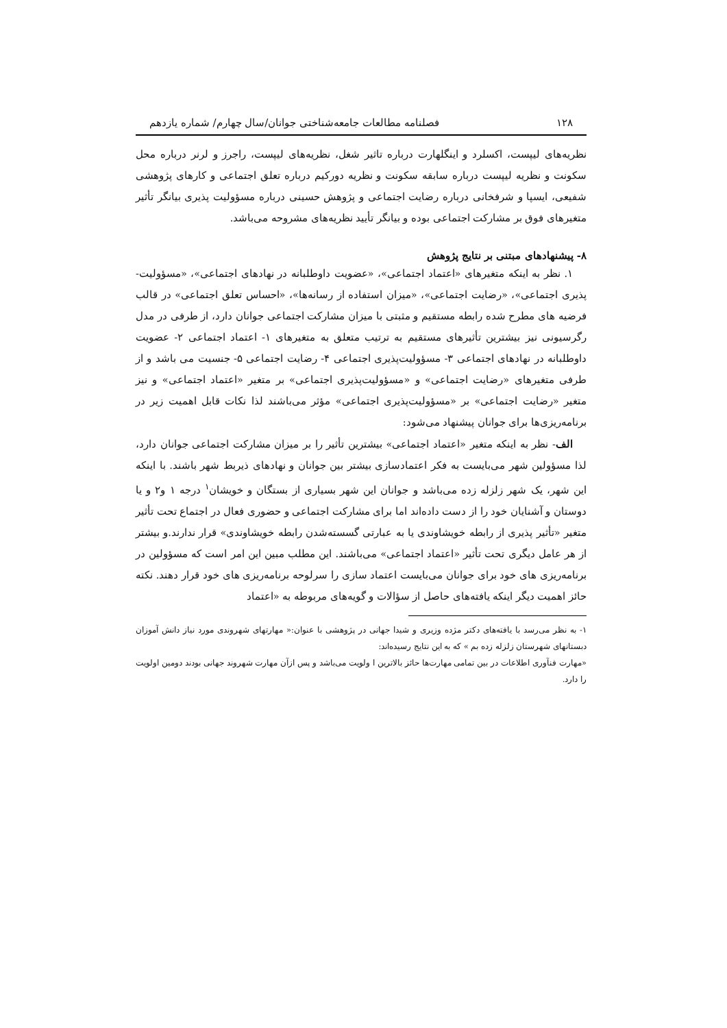۱۲۸ فصلنامه مطالعات جامعه‌شناختی جوانان/سال چهارم/ شماره یازدهم
نظریه‌های لیپست، اکسلرد و اینگلهارت درباره تاثیر شغل، نظریه‌های لیپست، راجرز و لرنر درباره محل سکونت و نظریه لیپست درباره سابقه سکونت و نظریه دورکیم درباره تعلق اجتماعی و کارهای پژوهشی شفیعی، ایسپا و شرفخانی درباره رضایت اجتماعی و پژوهش حسینی درباره مسؤولیت پذیری بیانگر تأثیر متغیرهای فوق بر مشارکت اجتماعی بوده و بیانگر تأیید نظریه‌های مشروحه می‌باشد.
۸- پیشنهادهای مبتنی بر نتایج پژوهش
۱. نظر به اینکه متغیرهای «اعتماد اجتماعی»، «عضویت داوطلبانه در نهادهای اجتماعی»، «مسؤولیت-پذیری اجتماعی»، «رضایت اجتماعی»، «میزان استفاده از رسانه‌ها»، «احساس تعلق اجتماعی» در قالب فرضیه های مطرح شده رابطه مستقیم و مثبتی با میزان مشارکت اجتماعی جوانان دارد، از طرفی در مدل رگرسیونی نیز بیشترین تأثیرهای مستقیم به ترتیب متعلق به متغیرهای ۱- اعتماد اجتماعی ۲- عضویت داوطلبانه در نهادهای اجتماعی ۳- مسؤولیت‌پذیری اجتماعی ۴- رضایت اجتماعی ۵- جنسیت می باشد و از طرفی متغیرهای «رضایت اجتماعی» و «مسؤولیت‌پذیری اجتماعی» بر متغیر «اعتماد اجتماعی» و نیز متغیر «رضایت اجتماعی» بر «مسؤولیت‌پذیری اجتماعی» مؤثر می‌باشند لذا نکات قابل اهمیت زیر در برنامه‌ریزی‌ها برای جوانان پیشنهاد می‌شود:
الف- نظر به اینکه متغیر «اعتماد اجتماعی» بیشترین تأثیر را بر میزان مشارکت اجتماعی جوانان دارد، لذا مسؤولین شهر می‌بایست به فکر اعتمادسازی بیشتر بین جوانان و نهادهای ذیربط شهر باشند. با اینکه این شهر، یک شهر زلزله زده می‌باشد و جوانان این شهر بسیاری از بستگان و خویشان<sup>۱</sup> درجه ۱ و۲ و یا دوستان و آشنایان خود را از دست داده‌اند اما برای مشارکت اجتماعی و حضوری فعال در اجتماع تحت تأثیر متغیر «تأثیر پذیری از رابطه خویشاوندی یا به عبارتی گسسته‌شدن رابطه خویشاوندی» قرار ندارند.و بیشتر از هر عامل دیگری تحت تأثیر «اعتماد اجتماعی» می‌باشند. این مطلب مبین این امر است که مسؤولین در برنامه‌ریزی های خود برای جوانان می‌بایست اعتماد سازی را سرلوحه برنامه‌ریزی های خود قرار دهند. نکته حائز اهمیت دیگر اینکه یافته‌های حاصل از سؤالات و گویه‌های مربوطه به «اعتماد
۱- به نظر می‌رسد با یافته‌های دکتر مژده وزیری و شیدا جهانی در پژوهشی با عنوان:« مهارتهای شهروندی مورد نیاز دانش آموزان دبستانهای شهرستان زلزله زده بم » که به این نتایج رسیده‌اند:
«مهارت فنآوری اطلاعات در بین تمامی مهارت‌ها حائز بالاترین ا ولویت می‌باشد و پس ازآن مهارت شهروند جهانی بودند دومین اولویت را دارد.